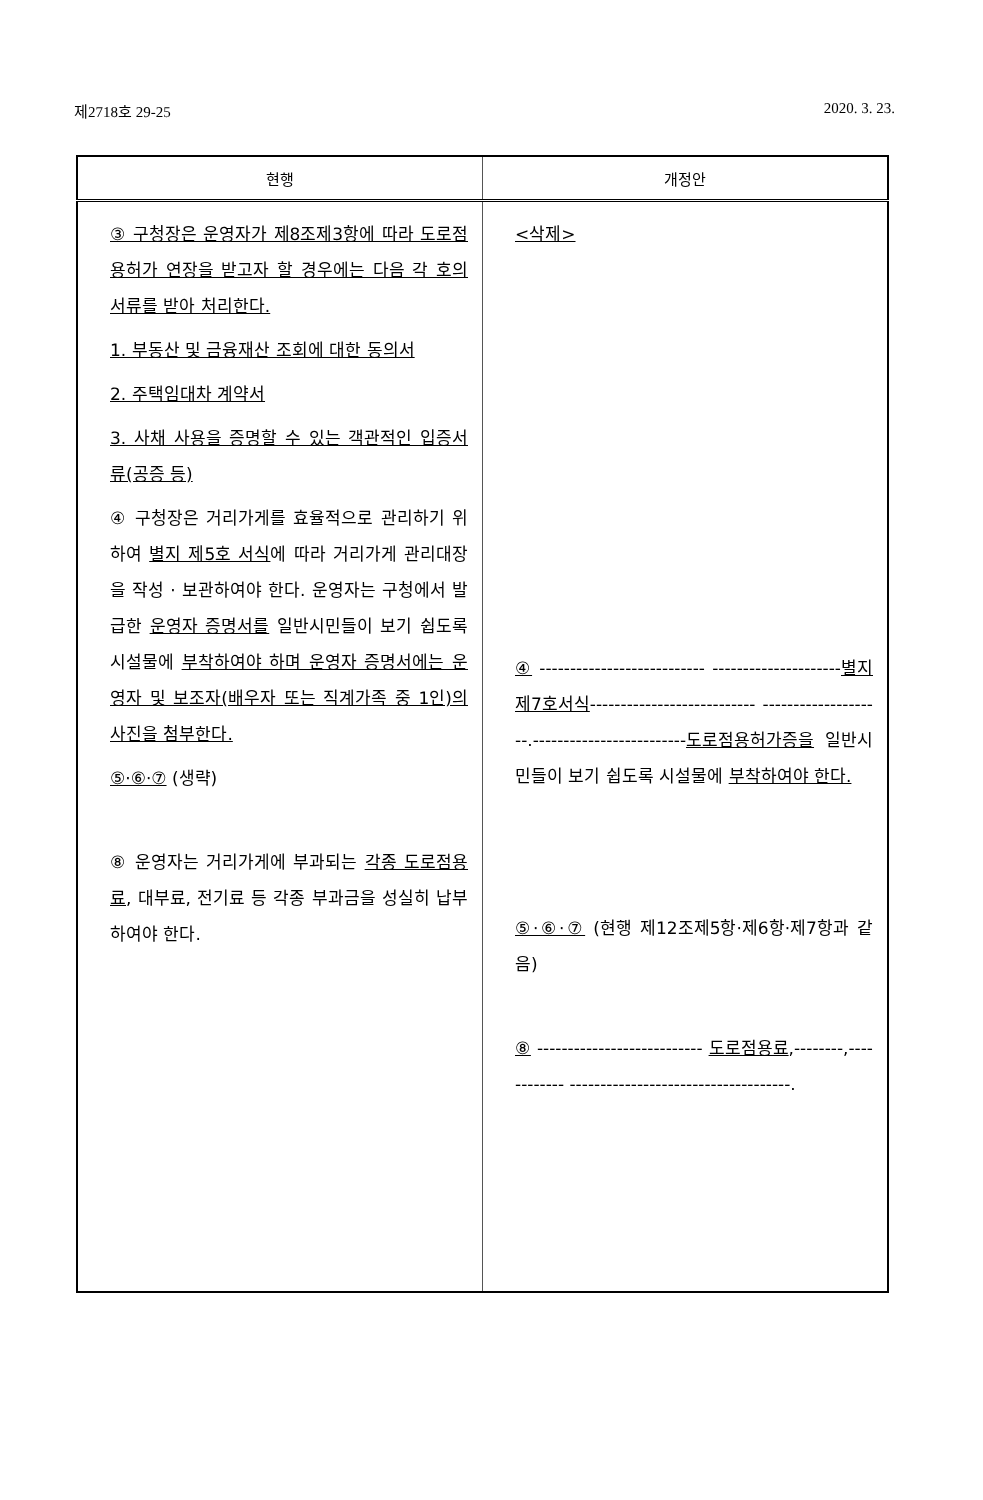제2718호 29-25 2020. 3. 23.
| 현행 | 개정안 |
| --- | --- |
| ③ 구청장은 운영자가 제8조제3항에 따라 도로점용허가 연장을 받고자 할 경우에는 다음 각 호의 서류를 받아 처리한다. 1. 부동산 및 금융재산 조회에 대한 동의서 2. 주택임대차 계약서 3. 사채 사용을 증명할 수 있는 객관적인 입증서류(공증 등) ④ 구청장은 거리가게를 효율적으로 관리하기 위하여 별지 제5호 서식 에 따라 거리가게 관리대장을 작성 · 보관하여야 한다. 운영자는 구청에서 발급한 운영자 증명서를 일반시민들이 보기 쉽도록 시설물에 부착하여야 하며 운영자 증명서에는 운영자 및 보조자(배우자 또는 직계가족 중 1인)의 사진을 첨부한다. ⑤·⑥·⑦ (생략) ⑧ 운영자는 거리가게에 부과되는 각종 도로점용료 , 대부료, 전기료 등 각종 부과금을 성실히 납부하여야 한다. | <삭제> ④ --------------------------- --------------------- 별지 제7호서식 --------------------------- --------------------.------------------------- 도로점용허가증을 일반시민들이 보기 쉽도록 시설물에 부착하여야 한다. ⑤·⑥·⑦ (현행 제12조제5항·제6항·제7항과 같음) ⑧ --------------------------- 도로점용료 ,--------,------------ ------------------------------------. |